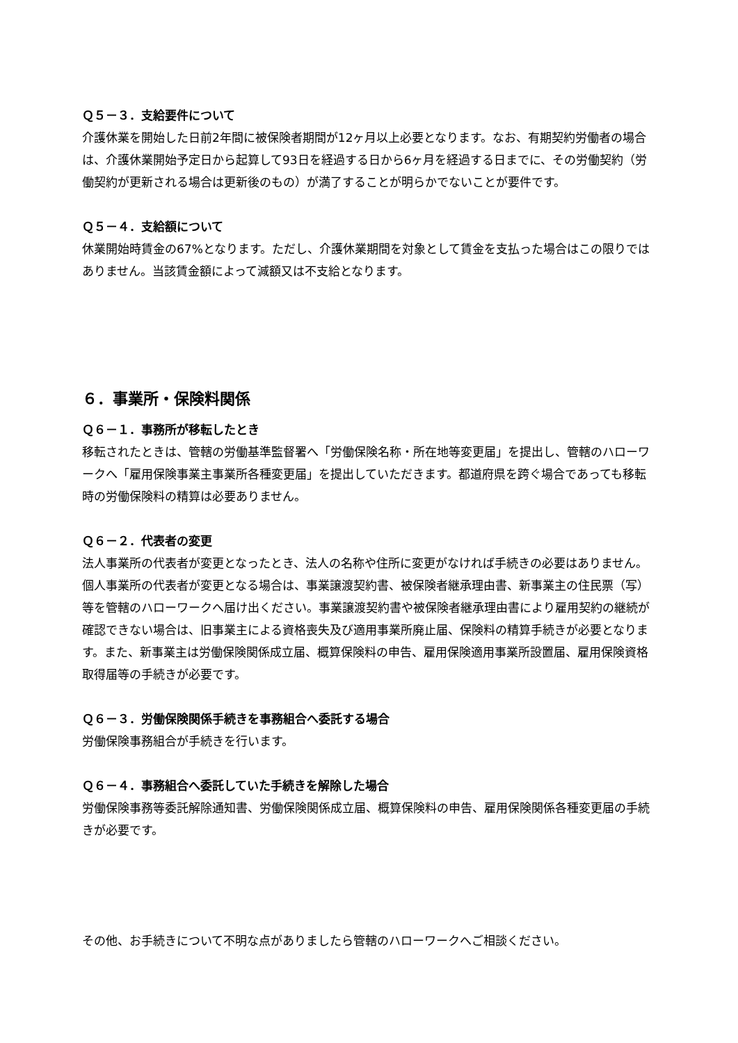Ｑ５－３．支給要件について
介護休業を開始した日前2年間に被保険者期間が12ヶ月以上必要となります。なお、有期契約労働者の場合は、介護休業開始予定日から起算して93日を経過する日から6ヶ月を経過する日までに、その労働契約（労働契約が更新される場合は更新後のもの）が満了することが明らかでないことが要件です。
Ｑ５－４．支給額について
休業開始時賃金の67%となります。ただし、介護休業期間を対象として賃金を支払った場合はこの限りではありません。当該賃金額によって減額又は不支給となります。
６．事業所・保険料関係
Ｑ６－１．事務所が移転したとき
移転されたときは、管轄の労働基準監督署へ「労働保険名称・所在地等変更届」を提出し、管轄のハローワークへ「雇用保険事業主事業所各種変更届」を提出していただきます。都道府県を跨ぐ場合であっても移転時の労働保険料の精算は必要ありません。
Ｑ６－２．代表者の変更
法人事業所の代表者が変更となったとき、法人の名称や住所に変更がなければ手続きの必要はありません。個人事業所の代表者が変更となる場合は、事業譲渡契約書、被保険者継承理由書、新事業主の住民票（写）等を管轄のハローワークへ届け出ください。事業譲渡契約書や被保険者継承理由書により雇用契約の継続が確認できない場合は、旧事業主による資格喪失及び適用事業所廃止届、保険料の精算手続きが必要となります。また、新事業主は労働保険関係成立届、概算保険料の申告、雇用保険適用事業所設置届、雇用保険資格取得届等の手続きが必要です。
Ｑ６－３．労働保険関係手続きを事務組合へ委託する場合
労働保険事務組合が手続きを行います。
Ｑ６－４．事務組合へ委託していた手続きを解除した場合
労働保険事務等委託解除通知書、労働保険関係成立届、概算保険料の申告、雇用保険関係各種変更届の手続きが必要です。
その他、お手続きについて不明な点がありましたら管轄のハローワークへご相談ください。